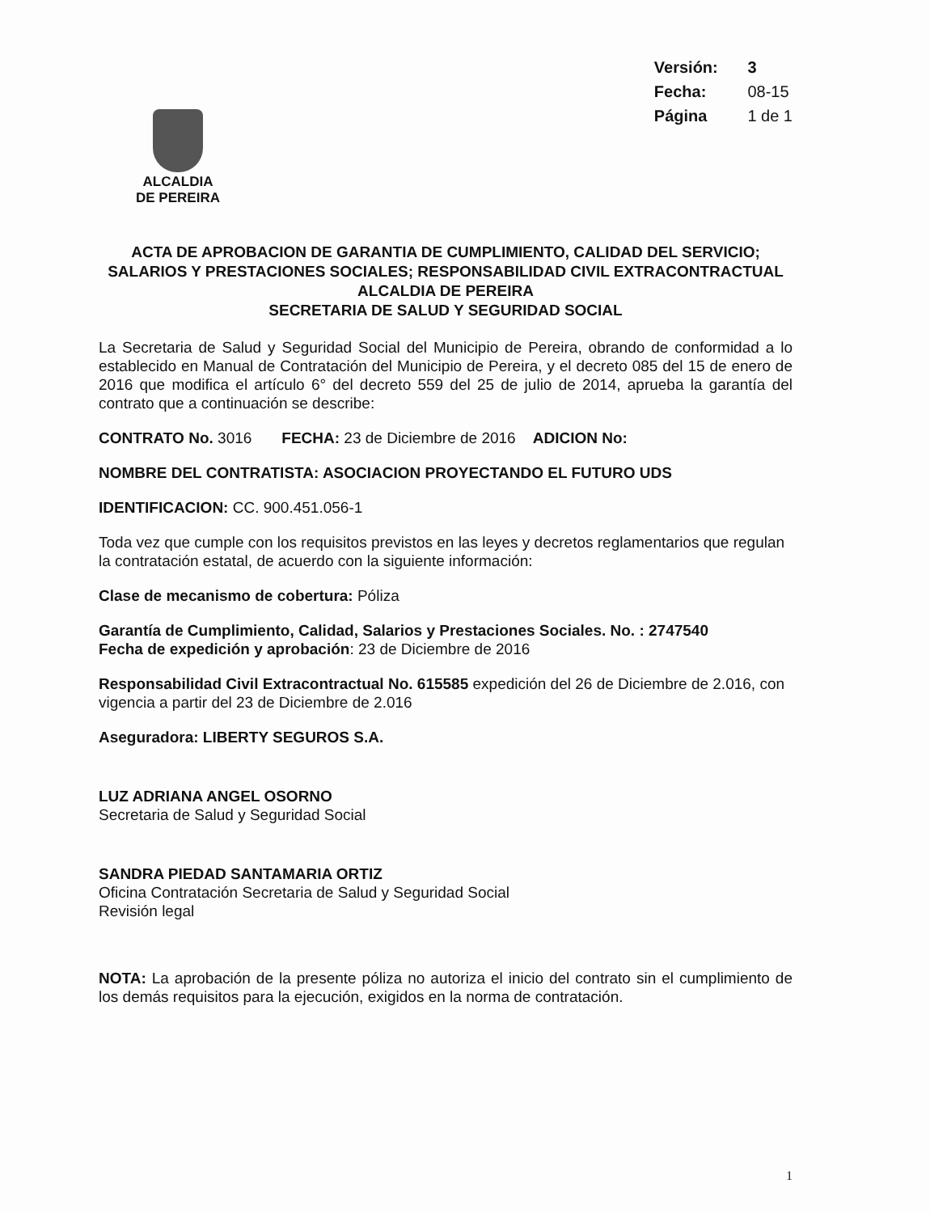Versión: 3
Fecha: 08-15
Página 1 de 1
ALCALDIA
DE PEREIRA
ACTA DE APROBACION DE GARANTIA DE CUMPLIMIENTO, CALIDAD DEL SERVICIO; SALARIOS Y PRESTACIONES SOCIALES; RESPONSABILIDAD CIVIL EXTRACONTRACTUAL
ALCALDIA DE PEREIRA
SECRETARIA DE SALUD Y SEGURIDAD SOCIAL
La Secretaria de Salud y Seguridad Social del Municipio de Pereira, obrando de conformidad a lo establecido en Manual de Contratación del Municipio de Pereira, y el decreto 085 del 15 de enero de 2016 que modifica el artículo 6° del decreto 559 del 25 de julio de 2014, aprueba la garantía del contrato que a continuación se describe:
CONTRATO No. 3016 FECHA: 23 de Diciembre de 2016 ADICION No:
NOMBRE DEL CONTRATISTA: ASOCIACION PROYECTANDO EL FUTURO UDS
IDENTIFICACION: CC. 900.451.056-1
Toda vez que cumple con los requisitos previstos en las leyes y decretos reglamentarios que regulan la contratación estatal, de acuerdo con la siguiente información:
Clase de mecanismo de cobertura: Póliza
Garantía de Cumplimiento, Calidad, Salarios y Prestaciones Sociales. No. : 2747540
Fecha de expedición y aprobación: 23 de Diciembre de 2016
Responsabilidad Civil Extracontractual No. 615585 expedición del 26 de Diciembre de 2.016, con vigencia a partir del 23 de Diciembre de 2.016
Aseguradora: LIBERTY SEGUROS S.A.
LUZ ADRIANA ANGEL OSORNO
Secretaria de Salud y Seguridad Social
SANDRA PIEDAD SANTAMARIA ORTIZ
Oficina Contratación Secretaria de Salud y Seguridad Social
Revisión legal
NOTA: La aprobación de la presente póliza no autoriza el inicio del contrato sin el cumplimiento de los demás requisitos para la ejecución, exigidos en la norma de contratación.
1